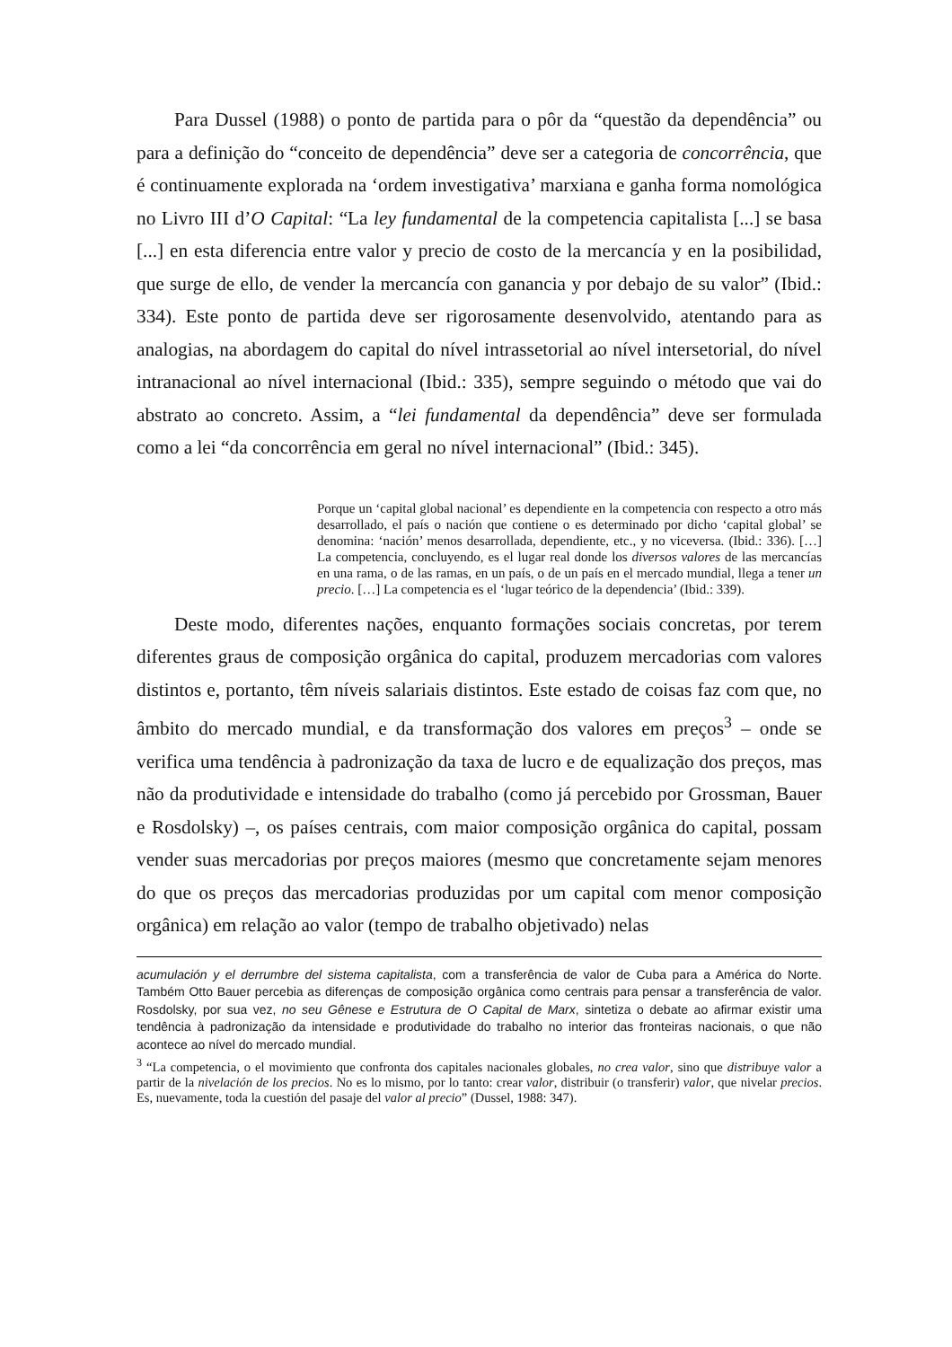Para Dussel (1988) o ponto de partida para o pôr da “questão da dependência” ou para a definição do “conceito de dependência” deve ser a categoria de concorrência, que é continuamente explorada na ‘ordem investigativa’ marxiana e ganha forma nomológica no Livro III d’O Capital: “La ley fundamental de la competencia capitalista [...] se basa [...] en esta diferencia entre valor y precio de costo de la mercancía y en la posibilidad, que surge de ello, de vender la mercancía con ganancia y por debajo de su valor” (Ibid.: 334). Este ponto de partida deve ser rigorosamente desenvolvido, atentando para as analogias, na abordagem do capital do nível intrassetorial ao nível intersetorial, do nível intranacional ao nível internacional (Ibid.: 335), sempre seguindo o método que vai do abstrato ao concreto. Assim, a “lei fundamental da dependência” deve ser formulada como a lei “da concorrência em geral no nível internacional” (Ibid.: 345).
Porque un ‘capital global nacional’ es dependiente en la competencia con respecto a otro más desarrollado, el país o nación que contiene o es determinado por dicho ‘capital global’ se denomina: ‘nación’ menos desarrollada, dependiente, etc., y no viceversa. (Ibid.: 336). […] La competencia, concluyendo, es el lugar real donde los diversos valores de las mercancías en una rama, o de las ramas, en un país, o de un país en el mercado mundial, llega a tener un precio. […] La competencia es el ‘lugar teórico de la dependencia’ (Ibid.: 339).
Deste modo, diferentes nações, enquanto formações sociais concretas, por terem diferentes graus de composição orgânica do capital, produzem mercadorias com valores distintos e, portanto, têm níveis salariais distintos. Este estado de coisas faz com que, no âmbito do mercado mundial, e da transformação dos valores em preços<sup>3</sup> – onde se verifica uma tendência à padronização da taxa de lucro e de equalização dos preços, mas não da produtividade e intensidade do trabalho (como já percebido por Grossman, Bauer e Rosdolsky) –, os países centrais, com maior composição orgânica do capital, possam vender suas mercadorias por preços maiores (mesmo que concretamente sejam menores do que os preços das mercadorias produzidas por um capital com menor composição orgânica) em relação ao valor (tempo de trabalho objetivado) nelas
acumulación y el derrumbre del sistema capitalista, com a transferência de valor de Cuba para a América do Norte. Também Otto Bauer percebia as diferenças de composição orgânica como centrais para pensar a transferência de valor. Rosdolsky, por sua vez, no seu Gênese e Estrutura de O Capital de Marx, sintetiza o debate ao afirmar existir uma tendência à padronização da intensidade e produtividade do trabalho no interior das fronteiras nacionais, o que não acontece ao nível do mercado mundial.
<sup>3</sup> “La competencia, o el movimiento que confronta dos capitales nacionales globales, no crea valor, sino que distribuye valor a partir de la nivelación de los precios. No es lo mismo, por lo tanto: crear valor, distribuir (o transferir) valor, que nivelar precios. Es, nuevamente, toda la cuestión del pasaje del valor al precio” (Dussel, 1988: 347).